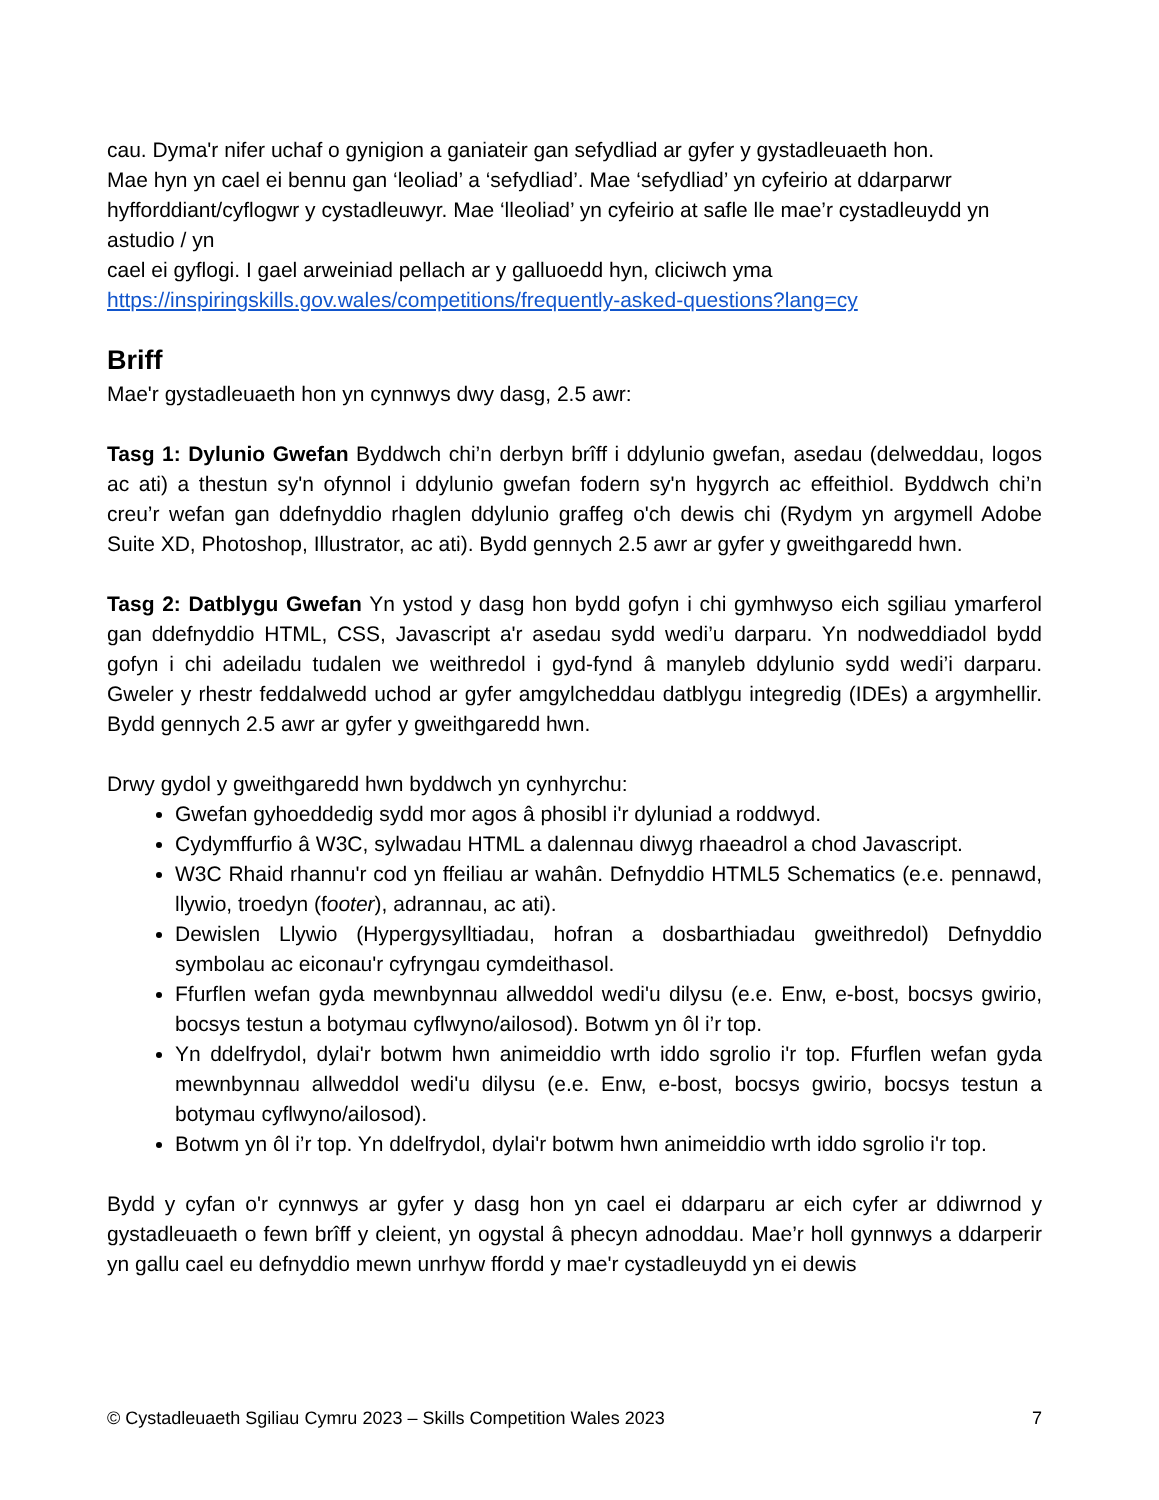cau. Dyma'r nifer uchaf o gynigion a ganiateir gan sefydliad ar gyfer y gystadleuaeth hon.
Mae hyn yn cael ei bennu gan ‘leoliad’ a ‘sefydliad’. Mae ‘sefydliad’ yn cyfeirio at ddarparwr hyfforddiant/cyflogwr y cystadleuwyr. Mae ‘lleoliad’ yn cyfeirio at safle lle mae’r cystadleuydd yn astudio / yn
cael ei gyflogi. I gael arweiniad pellach ar y galluoedd hyn, cliciwch yma
https://inspiringskills.gov.wales/competitions/frequently-asked-questions?lang=cy
Briff
Mae'r gystadleuaeth hon yn cynnwys dwy dasg, 2.5 awr:
Tasg 1: Dylunio Gwefan Byddwch chi’n derbyn brîff i ddylunio gwefan, asedau (delweddau, logos ac ati) a thestun sy'n ofynnol i ddylunio gwefan fodern sy'n hygyrch ac effeithiol. Byddwch chi’n creu’r wefan gan ddefnyddio rhaglen ddylunio graffeg o'ch dewis chi (Rydym yn argymell Adobe Suite XD, Photoshop, Illustrator, ac ati). Bydd gennych 2.5 awr ar gyfer y gweithgaredd hwn.
Tasg 2: Datblygu Gwefan Yn ystod y dasg hon bydd gofyn i chi gymhwyso eich sgiliau ymarferol gan ddefnyddio HTML, CSS, Javascript a'r asedau sydd wedi’u darparu. Yn nodweddiadol bydd gofyn i chi adeiladu tudalen we weithredol i gyd-fynd â manyleb ddylunio sydd wedi’i darparu. Gweler y rhestr feddalwedd uchod ar gyfer amgylcheddau datblygu integredig (IDEs) a argymhellir. Bydd gennych 2.5 awr ar gyfer y gweithgaredd hwn.
Drwy gydol y gweithgaredd hwn byddwch yn cynhyrchu:
Gwefan gyhoeddedig sydd mor agos â phosibl i'r dyluniad a roddwyd.
Cydymffurfio â W3C, sylwadau HTML a dalennau diwyg rhaeadrol a chod Javascript.
W3C Rhaid rhannu'r cod yn ffeiliau ar wahân. Defnyddio HTML5 Schematics (e.e. pennawd, llywio, troedyn (footer), adrannau, ac ati).
Dewislen Llywio (Hypergysylltiadau, hofran a dosbarthiadau gweithredol) Defnyddio symbolau ac eiconau'r cyfryngau cymdeithasol.
Ffurflen wefan gyda mewnbynnau allweddol wedi'u dilysu (e.e. Enw, e-bost, bocsys gwirio, bocsys testun a botymau cyflwyno/ailosod). Botwm yn ôl i’r top.
Yn ddelfrydol, dylai'r botwm hwn animeiddio wrth iddo sgrolio i'r top. Ffurflen wefan gyda mewnbynnau allweddol wedi'u dilysu (e.e. Enw, e-bost, bocsys gwirio, bocsys testun a botymau cyflwyno/ailosod).
Botwm yn ôl i’r top. Yn ddelfrydol, dylai'r botwm hwn animeiddio wrth iddo sgrolio i'r top.
Bydd y cyfan o'r cynnwys ar gyfer y dasg hon yn cael ei ddarparu ar eich cyfer ar ddiwrnod y gystadleuaeth o fewn brîff y cleient, yn ogystal â phecyn adnoddau. Mae’r holl gynnwys a ddarperir yn gallu cael eu defnyddio mewn unrhyw ffordd y mae'r cystadleuydd yn ei dewis
© Cystadleuaeth Sgiliau Cymru 2023 – Skills Competition Wales 2023 7